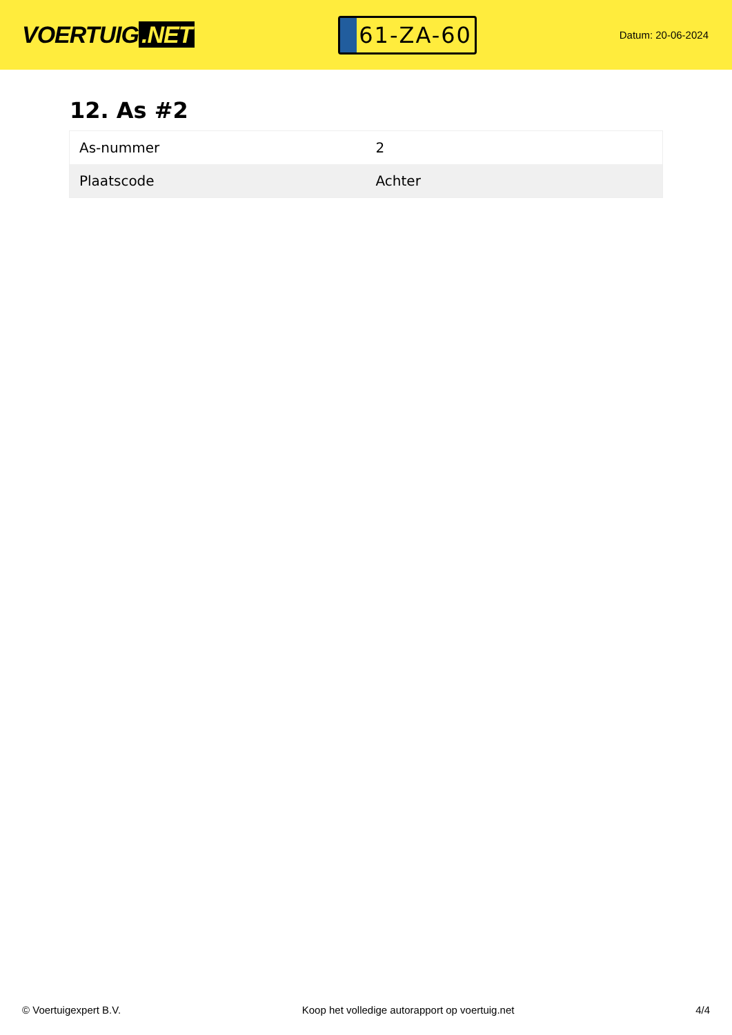VOERTUIG.NET
61-ZA-60
Datum: 20-06-2024
12. As #2
| As-nummer | 2 |
| Plaatscode | Achter |
© Voertuigexpert B.V. Koop het volledige autorapport op voertuig.net 4/4